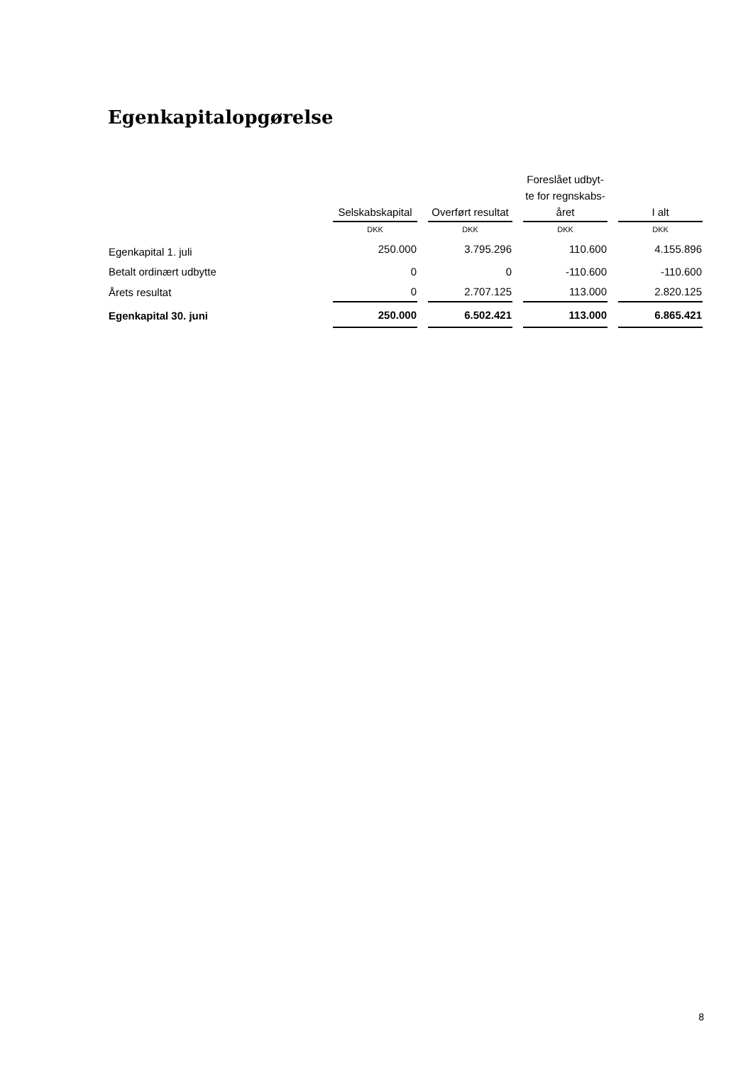Egenkapitalopgørelse
| | Selskabskapital | Overført resultat | Foreslået udbyt- te for regnskabs- året | I alt |
| --- | --- | --- | --- | --- |
| | DKK | DKK | DKK | DKK |
| Egenkapital 1. juli | 250.000 | 3.795.296 | 110.600 | 4.155.896 |
| Betalt ordinært udbytte | 0 | 0 | -110.600 | -110.600 |
| Årets resultat | 0 | 2.707.125 | 113.000 | 2.820.125 |
| Egenkapital 30. juni | 250.000 | 6.502.421 | 113.000 | 6.865.421 |
8